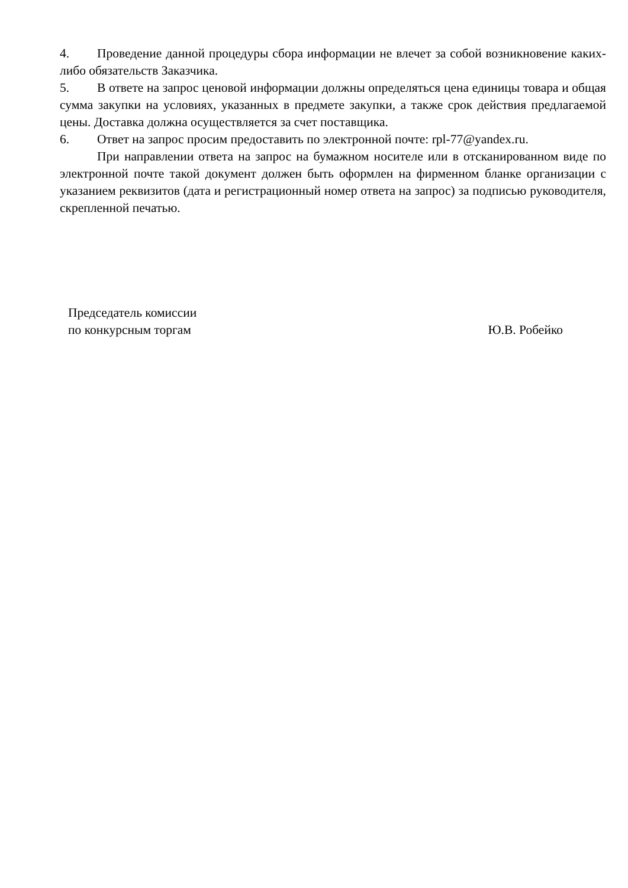4. Проведение данной процедуры сбора информации не влечет за собой возникновение каких-либо обязательств Заказчика.
5. В ответе на запрос ценовой информации должны определяться цена единицы товара и общая сумма закупки на условиях, указанных в предмете закупки, а также срок действия предлагаемой цены. Доставка должна осуществляется за счет поставщика.
6. Ответ на запрос просим предоставить по электронной почте: rpl-77@yandex.ru.
При направлении ответа на запрос на бумажном носителе или в отсканированном виде по электронной почте такой документ должен быть оформлен на фирменном бланке организации с указанием реквизитов (дата и регистрационный номер ответа на запрос) за подписью руководителя, скрепленной печатью.
Председатель комиссии
по конкурсным торгам
Ю.В. Робейко